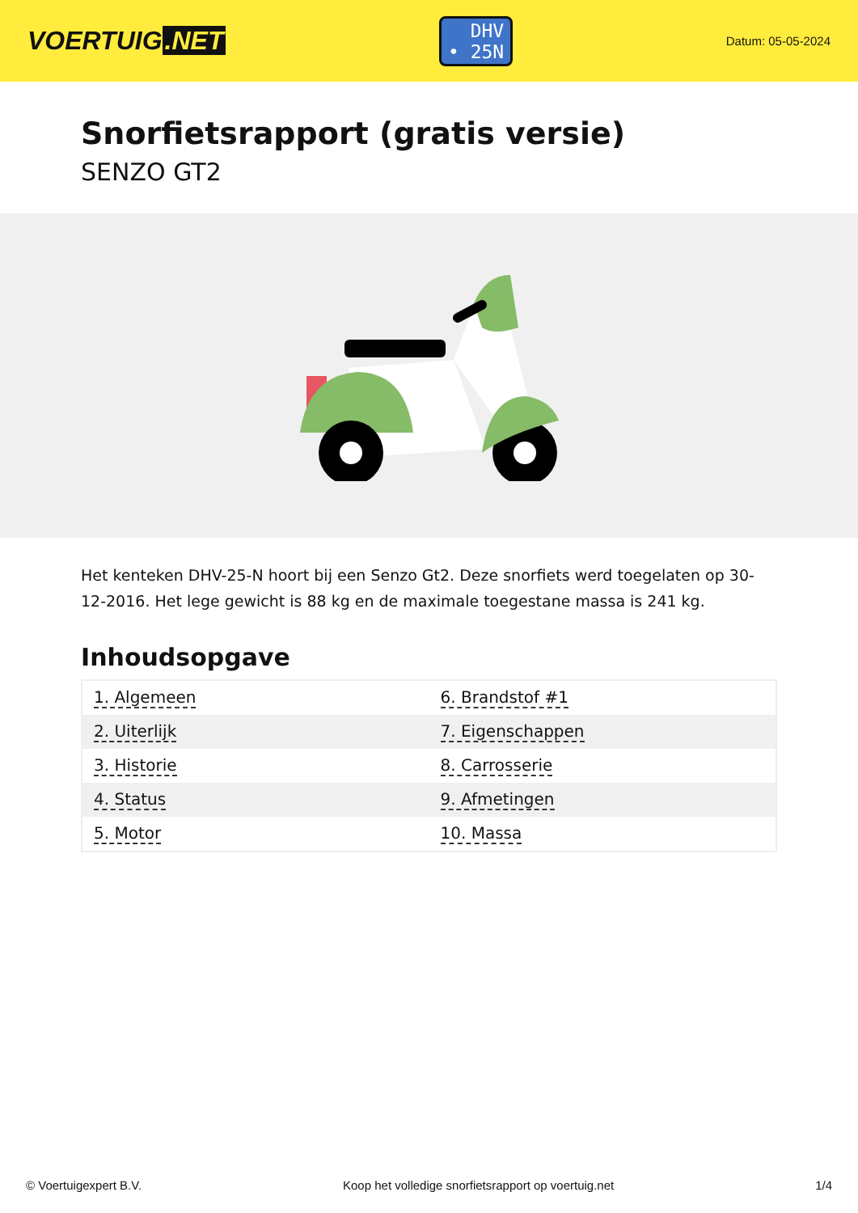VOERTUIG.NET
DHV
• 25N
Datum: 05-05-2024
Snorfietsrapport (gratis versie)
SENZO GT2
Het kenteken DHV-25-N hoort bij een Senzo Gt2. Deze snorfiets werd toegelaten op 30-12-2016. Het lege gewicht is 88 kg en de maximale toegestane massa is 241 kg.
Inhoudsopgave
| 1. Algemeen | 6. Brandstof #1 |
| 2. Uiterlijk | 7. Eigenschappen |
| 3. Historie | 8. Carrosserie |
| 4. Status | 9. Afmetingen |
| 5. Motor | 10. Massa |
© Voertuigexpert B.V. Koop het volledige snorfietsrapport op voertuig.net 1/4